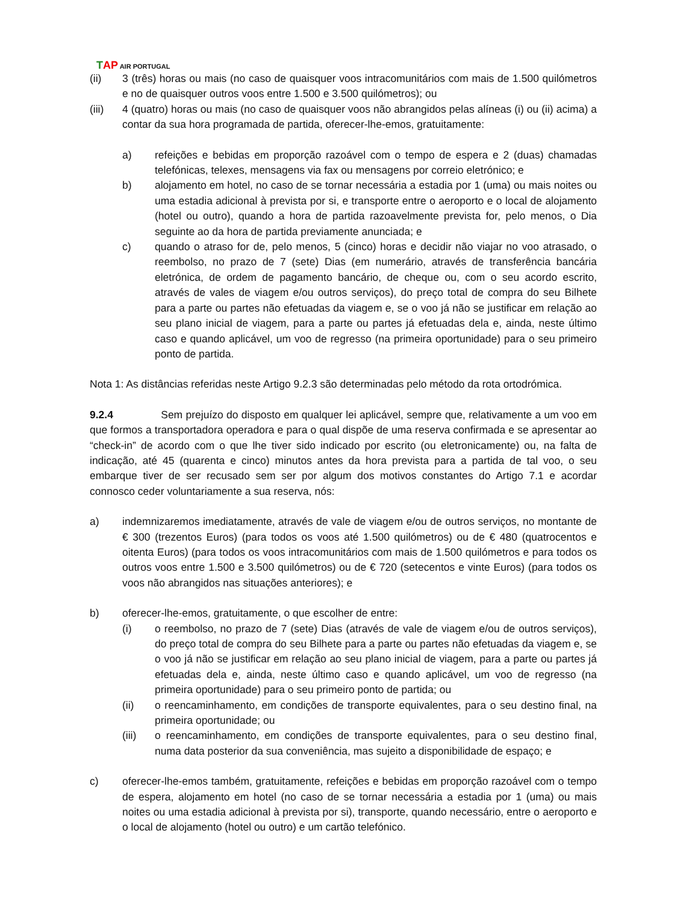TAP AIR PORTUGAL
(ii) 3 (três) horas ou mais (no caso de quaisquer voos intracomunitários com mais de 1.500 quilómetros e no de quaisquer outros voos entre 1.500 e 3.500 quilómetros); ou
(iii) 4 (quatro) horas ou mais (no caso de quaisquer voos não abrangidos pelas alíneas (i) ou (ii) acima) a contar da sua hora programada de partida, oferecer-lhe-emos, gratuitamente:
a) refeições e bebidas em proporção razoável com o tempo de espera e 2 (duas) chamadas telefónicas, telexes, mensagens via fax ou mensagens por correio eletrónico; e
b) alojamento em hotel, no caso de se tornar necessária a estadia por 1 (uma) ou mais noites ou uma estadia adicional à prevista por si, e transporte entre o aeroporto e o local de alojamento (hotel ou outro), quando a hora de partida razoavelmente prevista for, pelo menos, o Dia seguinte ao da hora de partida previamente anunciada; e
c) quando o atraso for de, pelo menos, 5 (cinco) horas e decidir não viajar no voo atrasado, o reembolso, no prazo de 7 (sete) Dias (em numerário, através de transferência bancária eletrónica, de ordem de pagamento bancário, de cheque ou, com o seu acordo escrito, através de vales de viagem e/ou outros serviços), do preço total de compra do seu Bilhete para a parte ou partes não efetuadas da viagem e, se o voo já não se justificar em relação ao seu plano inicial de viagem, para a parte ou partes já efetuadas dela e, ainda, neste último caso e quando aplicável, um voo de regresso (na primeira oportunidade) para o seu primeiro ponto de partida.
Nota 1: As distâncias referidas neste Artigo 9.2.3 são determinadas pelo método da rota ortodrómica.
9.2.4 Sem prejuízo do disposto em qualquer lei aplicável, sempre que, relativamente a um voo em que formos a transportadora operadora e para o qual dispõe de uma reserva confirmada e se apresentar ao “check-in” de acordo com o que lhe tiver sido indicado por escrito (ou eletronicamente) ou, na falta de indicação, até 45 (quarenta e cinco) minutos antes da hora prevista para a partida de tal voo, o seu embarque tiver de ser recusado sem ser por algum dos motivos constantes do Artigo 7.1 e acordar connosco ceder voluntariamente a sua reserva, nós:
a) indemnizaremos imediatamente, através de vale de viagem e/ou de outros serviços, no montante de € 300 (trezentos Euros) (para todos os voos até 1.500 quilómetros) ou de € 480 (quatrocentos e oitenta Euros) (para todos os voos intracomunitários com mais de 1.500 quilómetros e para todos os outros voos entre 1.500 e 3.500 quilómetros) ou de € 720 (setecentos e vinte Euros) (para todos os voos não abrangidos nas situações anteriores); e
b) oferecer-lhe-emos, gratuitamente, o que escolher de entre:
(i) o reembolso, no prazo de 7 (sete) Dias (através de vale de viagem e/ou de outros serviços), do preço total de compra do seu Bilhete para a parte ou partes não efetuadas da viagem e, se o voo já não se justificar em relação ao seu plano inicial de viagem, para a parte ou partes já efetuadas dela e, ainda, neste último caso e quando aplicável, um voo de regresso (na primeira oportunidade) para o seu primeiro ponto de partida; ou
(ii) o reencaminhamento, em condições de transporte equivalentes, para o seu destino final, na primeira oportunidade; ou
(iii) o reencaminhamento, em condições de transporte equivalentes, para o seu destino final, numa data posterior da sua conveniência, mas sujeito a disponibilidade de espaço; e
c) oferecer-lhe-emos também, gratuitamente, refeições e bebidas em proporção razoável com o tempo de espera, alojamento em hotel (no caso de se tornar necessária a estadia por 1 (uma) ou mais noites ou uma estadia adicional à prevista por si), transporte, quando necessário, entre o aeroporto e o local de alojamento (hotel ou outro) e um cartão telefónico.